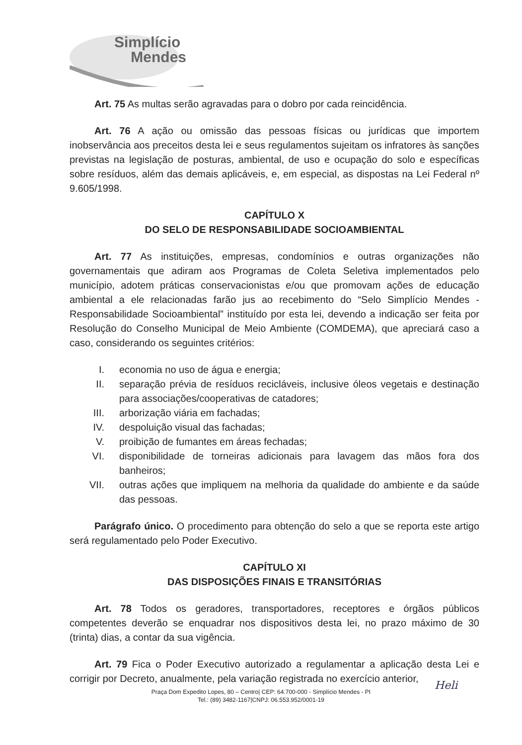Simplício
Mendes
Art. 75 As multas serão agravadas para o dobro por cada reincidência.
Art. 76 A ação ou omissão das pessoas físicas ou jurídicas que importem inobservância aos preceitos desta lei e seus regulamentos sujeitam os infratores às sanções previstas na legislação de posturas, ambiental, de uso e ocupação do solo e específicas sobre resíduos, além das demais aplicáveis, e, em especial, as dispostas na Lei Federal nº 9.605/1998.
CAPÍTULO X
DO SELO DE RESPONSABILIDADE SOCIOAMBIENTAL
Art. 77 As instituições, empresas, condomínios e outras organizações não governamentais que adiram aos Programas de Coleta Seletiva implementados pelo município, adotem práticas conservacionistas e/ou que promovam ações de educação ambiental a ele relacionadas farão jus ao recebimento do “Selo Simplício Mendes - Responsabilidade Socioambiental” instituído por esta lei, devendo a indicação ser feita por Resolução do Conselho Municipal de Meio Ambiente (COMDEMA), que apreciará caso a caso, considerando os seguintes critérios:
I. economia no uso de água e energia;
II. separação prévia de resíduos recicláveis, inclusive óleos vegetais e destinação para associações/cooperativas de catadores;
III. arborização viária em fachadas;
IV. despoluição visual das fachadas;
V. proibição de fumantes em áreas fechadas;
VI. disponibilidade de torneiras adicionais para lavagem das mãos fora dos banheiros;
VII. outras ações que impliquem na melhoria da qualidade do ambiente e da saúde das pessoas.
Parágrafo único. O procedimento para obtenção do selo a que se reporta este artigo será regulamentado pelo Poder Executivo.
CAPÍTULO XI
DAS DISPOSIÇÕES FINAIS E TRANSITÓRIAS
Art. 78 Todos os geradores, transportadores, receptores e órgãos públicos competentes deverão se enquadrar nos dispositivos desta lei, no prazo máximo de 30 (trinta) dias, a contar da sua vigência.
Art. 79 Fica o Poder Executivo autorizado a regulamentar a aplicação desta Lei e corrigir por Decreto, anualmente, pela variação registrada no exercício anterior,
Heli
Praça Dom Expedito Lopes, 80 – Centro| CEP: 64.700-000 - Simplício Mendes - PI
Tel.: (89) 3482-1167|CNPJ: 06.553.952/0001-19